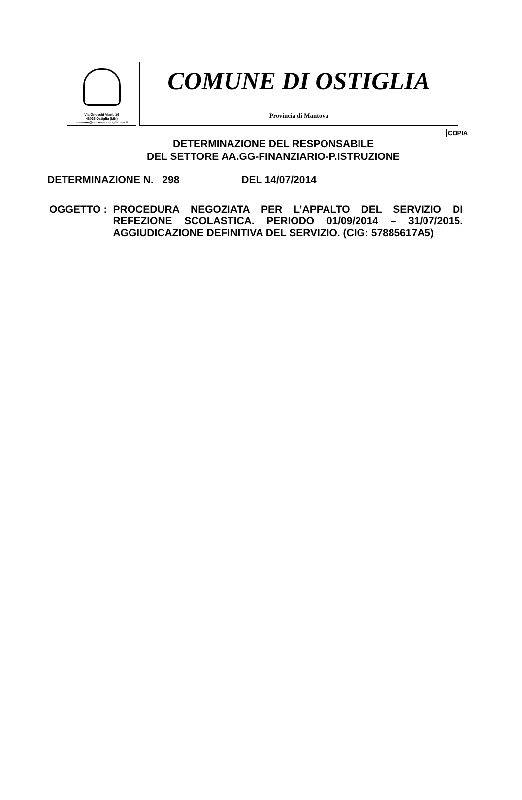Via Gnocchi Viani, 16
46035 Ostiglia (MN)
comune@comune.ostiglia.mn.it
COMUNE DI OSTIGLIA
Provincia di Mantova
COPIA
DETERMINAZIONE DEL RESPONSABILE
DEL SETTORE AA.GG-FINANZIARIO-P.ISTRUZIONE
DETERMINAZIONE N. 298 DEL 14/07/2014
OGGETTO : PROCEDURA NEGOZIATA PER L’APPALTO DEL SERVIZIO DI REFEZIONE SCOLASTICA. PERIODO 01/09/2014 – 31/07/2015. AGGIUDICAZIONE DEFINITIVA DEL SERVIZIO. (CIG: 57885617A5)